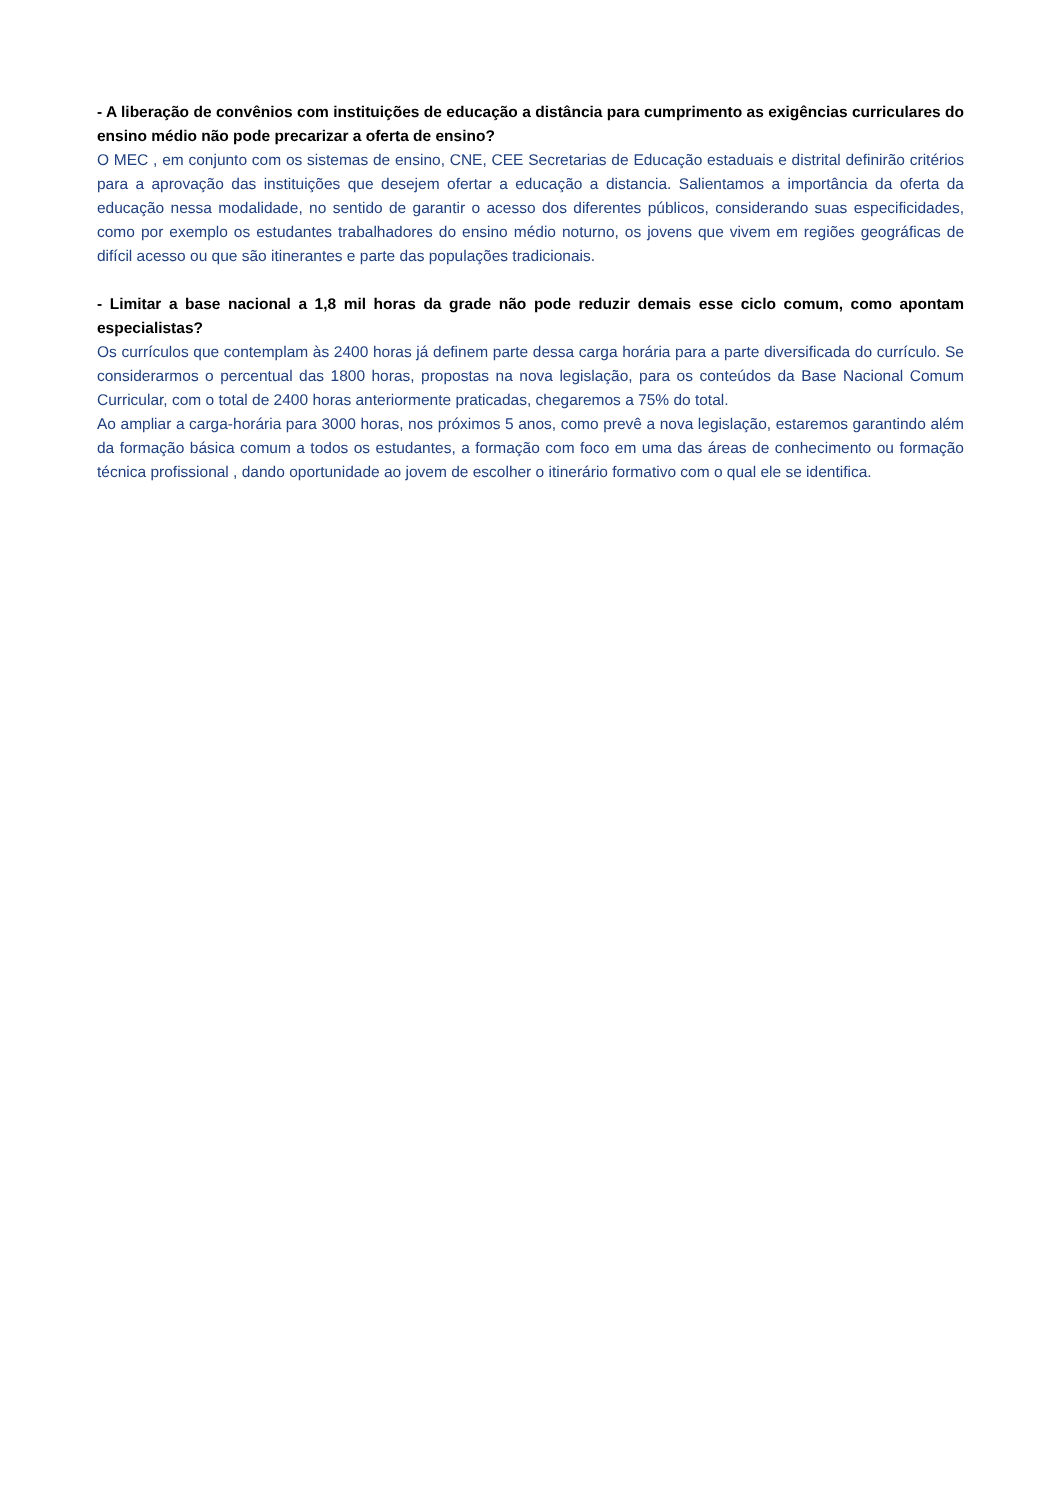- A liberação de convênios com instituições de educação a distância para cumprimento as exigências curriculares do ensino médio não pode precarizar a oferta de ensino?
O MEC , em conjunto com os sistemas de ensino, CNE, CEE Secretarias de Educação estaduais e distrital definirão critérios para a aprovação das instituições que desejem ofertar a educação a distancia. Salientamos a importância da oferta da educação nessa modalidade, no sentido de garantir o acesso dos diferentes públicos, considerando suas especificidades, como por exemplo os estudantes trabalhadores do ensino médio noturno, os jovens que vivem em regiões geográficas de difícil acesso ou que são itinerantes e parte das populações tradicionais.
- Limitar a base nacional a 1,8 mil horas da grade não pode reduzir demais esse ciclo comum, como apontam especialistas?
Os currículos que contemplam às 2400 horas já definem parte dessa carga horária para a parte diversificada do currículo. Se considerarmos o percentual das 1800 horas, propostas na nova legislação, para os conteúdos da Base Nacional Comum Curricular, com o total de 2400 horas anteriormente praticadas, chegaremos a 75% do total.
Ao ampliar a carga-horária para 3000 horas, nos próximos 5 anos, como prevê a nova legislação, estaremos garantindo além da formação básica comum a todos os estudantes, a formação com foco em uma das áreas de conhecimento ou formação técnica profissional , dando oportunidade ao jovem de escolher o itinerário formativo com o qual ele se identifica.